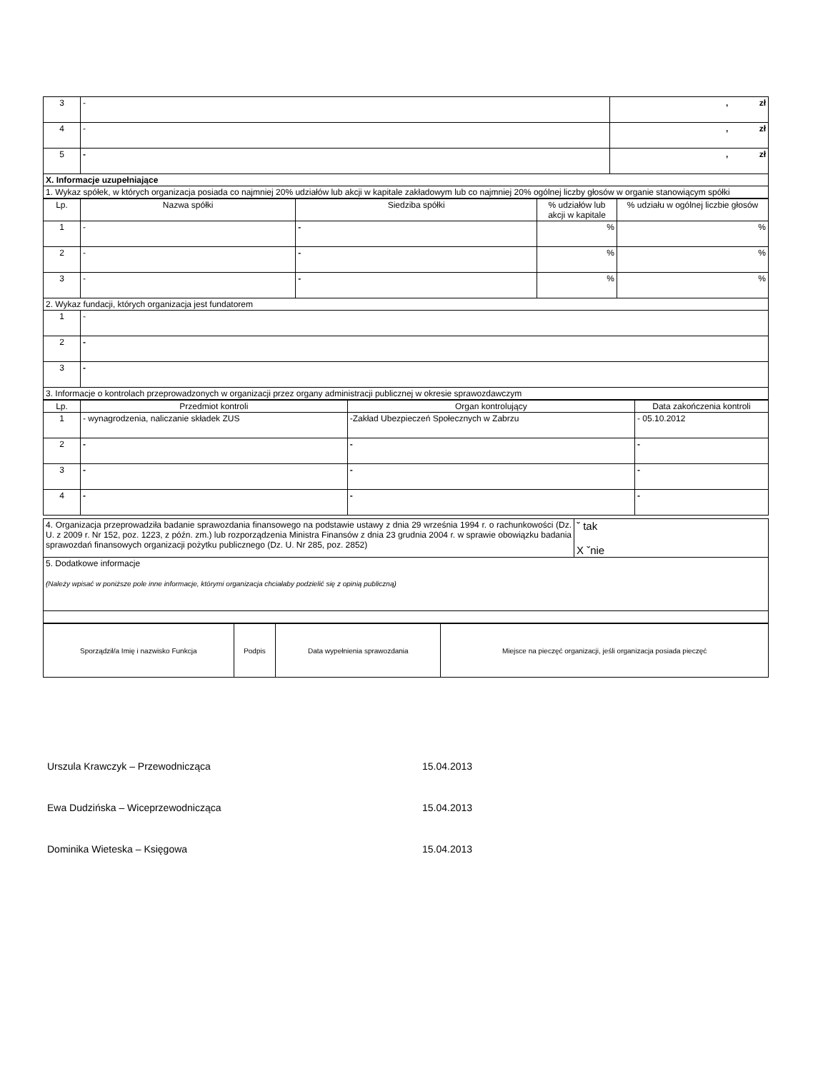| 3 | - | , zł |
| 4 | - | , zł |
| 5 | - | , zł |
| X. Informacje uzupełniające | | |
| 1. Wykaz spółek, w których organizacja posiada co najmniej 20% udziałów lub akcji w kapitale zakładowym lub co najmniej 20% ogólnej liczby głosów w organie stanowiącym spółki | | |
| Lp. | Nazwa spółki | Siedziba spółki | % udziałów lub akcji w kapitale | % udziału w ogólnej liczbie głosów |
| --- | --- | --- | --- | --- |
| 1 | - | - | % | % |
| 2 | - | - | % | % |
| 3 | - | - | % | % |
| 2. Wykaz fundacji, których organizacja jest fundatorem | | | | |
| 1 | - | | | |
| 2 | - | | | |
| 3 | - | | | |
| 3. Informacje o kontrolach przeprowadzonych w organizacji przez organy administracji publicznej w okresie sprawozdawczym | | | | |
| Lp. | Przedmiot kontroli | Organ kontrolujący | Data zakończenia kontroli |
| --- | --- | --- | --- |
| 1 | - wynagrodzenia, naliczanie składek ZUS | -Zakład Ubezpieczeń Społecznych w Zabrzu | - 05.10.2012 |
| 2 | - | - | - |
| 3 | - | - | - |
| 4 | - | - | - |
| 4. Organizacja przeprowadziła badanie sprawozdania finansowego na podstawie ustawy z dnia 29 września 1994 r. o rachunkowości (Dz. U. z 2009 r. Nr 152, poz. 1223, z późn. zm.) lub rozporządzenia Ministra Finansów z dnia 23 grudnia 2004 r. w sprawie obowiązku badania sprawozdań finansowych organizacji pożytku publicznego (Dz. U. Nr 285, poz. 2852) | ˇ tak X ˇnie |
| 5. Dodatkowe informacje (Należy wpisać w poniższe pole inne informacje, którymi organizacja chciałaby podzielić się z opinią publiczną) | |
| Sporządził/a Imię i nazwisko Funkcja | Podpis | Data wypełnienia sprawozdania | Miejsce na pieczęć organizacji, jeśli organizacja posiada pieczęć |
Urszula Krawczyk – Przewodnicząca 15.04.2013
Ewa Dudzińska – Wiceprzewodnicząca 15.04.2013
Dominika Wieteska – Księgowa 15.04.2013